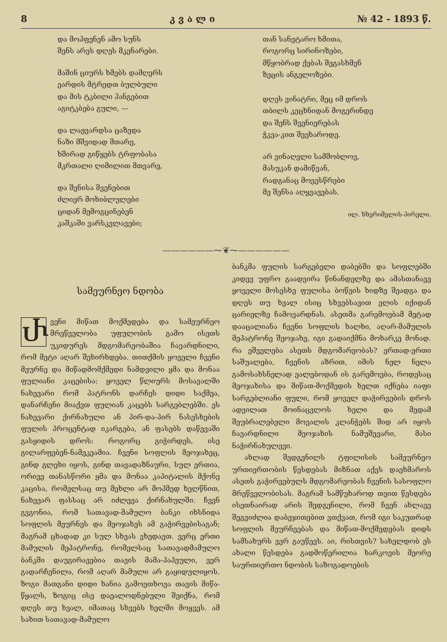8 კ ვ ა ლ ი № 42 - 1893 წ.
და მოჰფენენ ამო სუნს
შენს არეს დღეს მკენარები.
მაშინ ციურს ხმებს დამღერს
ეარდის მტრედთ ბულბული
და მის ტკბილი ჰანგებით
აგიტკბება გული, —
და ლაჟვარდსა ცაზედა
ნაზი მშვიდად მთარე,
ხშირად გიწყებს ტრფობასა
მკრთალი ღიმილით მთვარე,
და შენისა შვენებით
ძლიერ მოხიბლულები
ციდან მემოგცინებენ
კაშკაში ვარსკვლავები;
თან სანეტარო ხმითა,
როგორც სირინოზები,
მწყობრად ქებას შეგასხმენ
ზეცის ანგელოზები.
დღეს ვინატრი, მეც იმ დროს
თბილს კეცხნიდან მოგერინდე
და შენს შვენიერებას
ჭკვა-კით შევხაროდე.
არ ვინაღვლი სამშობლოვ,
მასუკან დამიწვან,
რადგანაც მოვესწრები
მე შენსა აღყვავებას.
ილ. ხხერიმელის-პირელი.
——————⁓❦⁓——————
სამეურნეო ნდობა
Ⴐვენი მიწათ მოქმედება და სამეურნეო მრეწველობა უფულობის გამო ისეთს უკიდურეს მდგომარეობაშია ჩავარდნილი, რომ მეტი აღარ შეხირხდება. თითქმის ყოველი ჩვენი მეურნე და მიწადმომქმედი ნამდვილი ყმა და მონაა ფულიანი კაცებისა: ყოველ წლიურს მოსავალში ნახევარი რომ პატრონს დარჩეს დიდი საქმეა, დანარჩენი მიაქვთ ფულიან კაცებს სარგებლებში. ეს ნახევარი ქირნახული ან პირ-და-პირ ნასესხების ფულის პროცენტად იკარგება, ან ფასებს დაწევაში გასყიდის დროს: როგორც გიჭირდეს, ისე გილარფებენ-ნამეკეამია. ჩვენი სოფლის მეოჯახეც, გინდ გლეხი იყოს, გინდ თავადაზნაური, სულ ერთია, ორივე თანასწორი ყმა და მონაა კაპიტალის მქონე კაცისა, რომელსაც თუ მეხლი არ მოჰმედ ხელწნით, ნახევარ ფასსაც არ იძლევა ქირნახულში. ჩვენ გვგონია, რომ სათავად-მამულო ბანკი იხსნიდა სოფლის მეურნეს და მეოჯახეს ამ გაჭირვებისაგან; მაგრამ ცხადად კი სულ სხვას ვხედავთ. ვერც ერთი მამულის მეპატრონე, რომელსაც სათავადმამულო ბანკში დაუგირავებია თავის მამა-პაპეული, ვერ გადარჩენილა, რომ აღარ მამული არ გაყიდულიყოს. ზოგი მათგანი დიდი ხანია გამოეთხოვა თავის მიწა-წყალს, ზოგიც ისე დაეალოდნებული შეიქნა, რომ დღეს თუ ხვალ, იმათაც სხვებს ხელში მოყვეს. ამ სახით სათავად-მამულო
ბანკმა ფულის სარგებელი დაბებში და სოფლებში კიდევ უფრო გაადვირა წინანდელზე და ამასთანავე ყოველი მოსესხე ფულისა ბოწვის ხიდზე შეადგა და დღეს თუ ხვალ ისიც სხვებსავით ელის იქიდან ცარიელზე ჩამოვარდნას. ასეთმა გარემოებამ მეტად დააცალიანა ჩვენი სოფლის ხალხი, აღარ-მამულის მეპატრონე შეოჯახე, იგი გადაიქმნა მოხარკე მონად. რა ეშველება ასეთს მდგომარეობას? ერთად-ერთი საშუალება, ჩვენის აზრით, იმის ნელ ნელა გამოსახსნელად ეალებოდან ის გარემოება, როდესაც მეოჯახისა და მიწათ-მოქმედის ხელთ იქნება იაფი სარგებლიანი ფული, რომ ყოველ დაჭირვების დროს ადვილათ მოინაცვლოს ხელი და მედამ შეუბრალებელი მოვალის კლანჭებს შიდ არ იყოს ჩავარდნილი მეოჯახის ნამუშევარი, მასი ნაჭირნახულევი.
ახლად შედგენილს ტფილისის სამეურნეო ურთიერთობის წესდებას მიზნათ აქვს დაეხმაროს ასეთს გაჭირვებულს მდგომარეობას ჩვენის სასოფლო მრეწველობისას. მაგრამ სამწუხაროდ თვით წესდება ისეთნაირად არის შედგენილი, რომ ჩვენ ახლავე შეგვიძლია დაბეჯითებით ვთქვათ, რომ იგი საკუთრად სოფლის მეურნეებას და მიწათ-მოქმედებას დიდს სამსახურს ვერ გაუწევს. აი, რისთვის? სახელდობ ეს ახალი წესდება გადმოწერილია ხარკოვის მეორე საურთიერთო ნდობის საზოგადოების